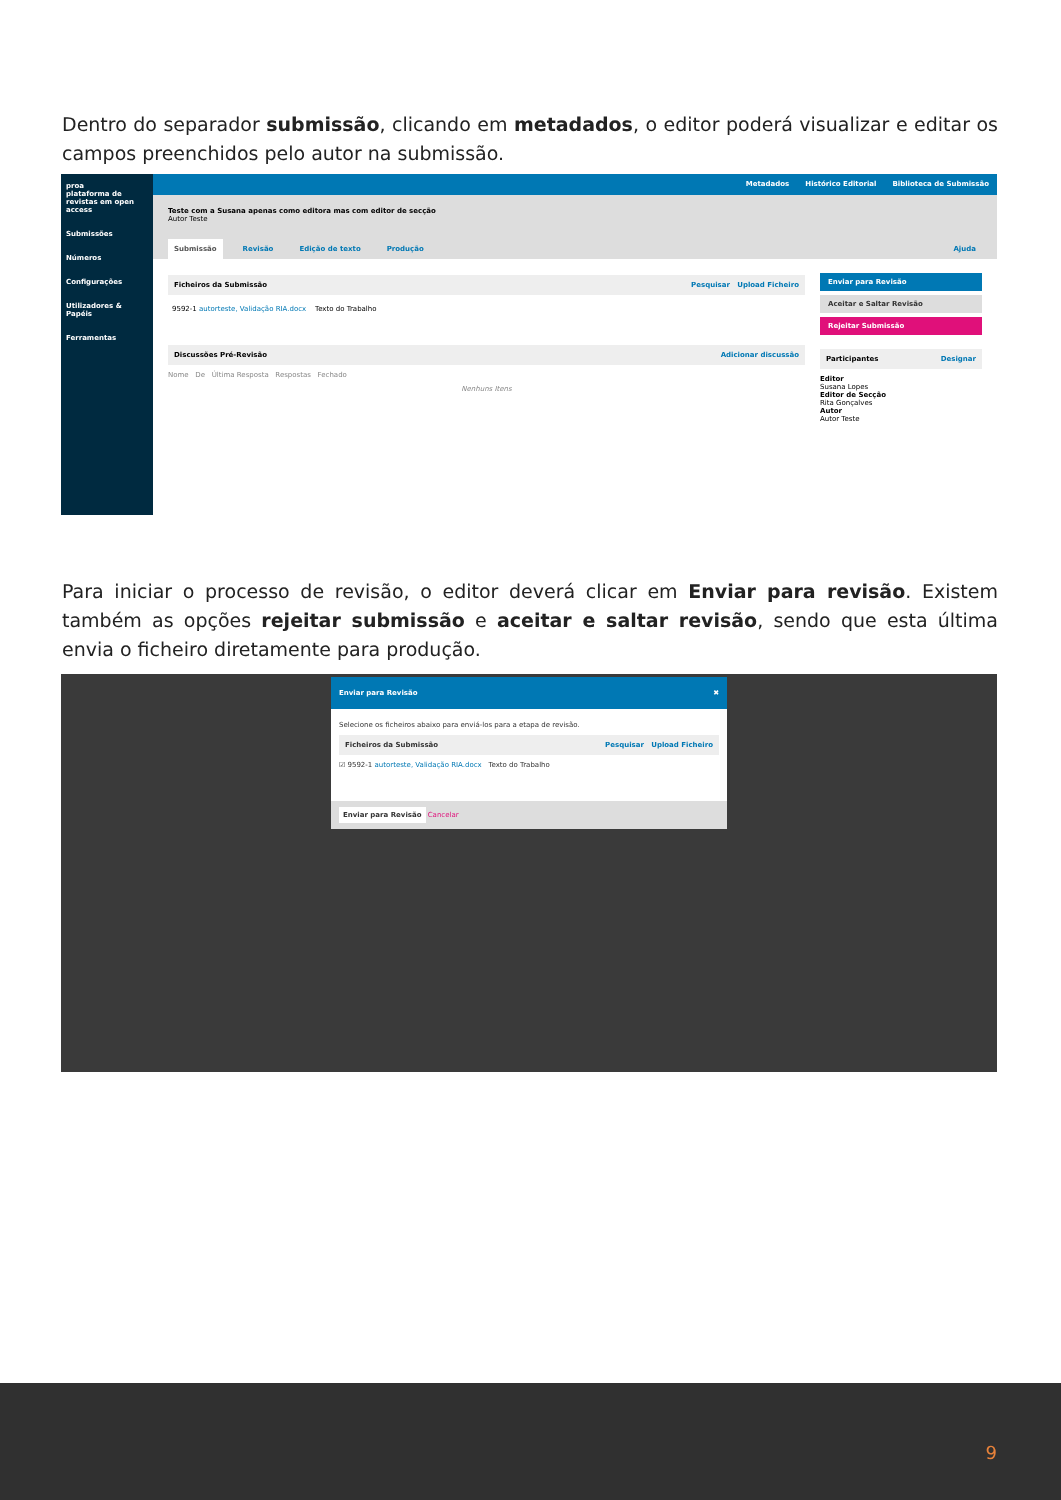Dentro do separador submissão, clicando em metadados, o editor poderá visualizar e editar os campos preenchidos pelo autor na submissão.
proa
plataforma de revistas em open access
Submissões
Números
Configurações
Utilizadores & Papéis
Ferramentas
Metadados Histórico Editorial Biblioteca de Submissão
Teste com a Susana apenas como editora mas com editor de secção
Autor Teste
Submissão Revisão Edição de texto Produção Ajuda
Ficheiros da Submissão Pesquisar Upload Ficheiro
9592-1 autorteste, Validação RIA.docx Texto do Trabalho
Discussões Pré-Revisão Adicionar discussão
Nome De Última Resposta Respostas Fechado
Nenhuns Itens
Enviar para Revisão
Aceitar e Saltar Revisão
Rejeitar Submissão
Participantes Designar
Editor
Susana Lopes
Editor de Secção
Rita Gonçalves
Autor
Autor Teste
Para iniciar o processo de revisão, o editor deverá clicar em Enviar para revisão. Existem também as opções rejeitar submissão e aceitar e saltar revisão, sendo que esta última envia o ficheiro diretamente para produção.
Enviar para Revisão ✖
Selecione os ficheiros abaixo para enviá-los para a etapa de revisão.
Ficheiros da Submissão Pesquisar Upload Ficheiro
☑ 9592-1 autorteste, Validação RIA.docx Texto do Trabalho
Enviar para Revisão Cancelar
9